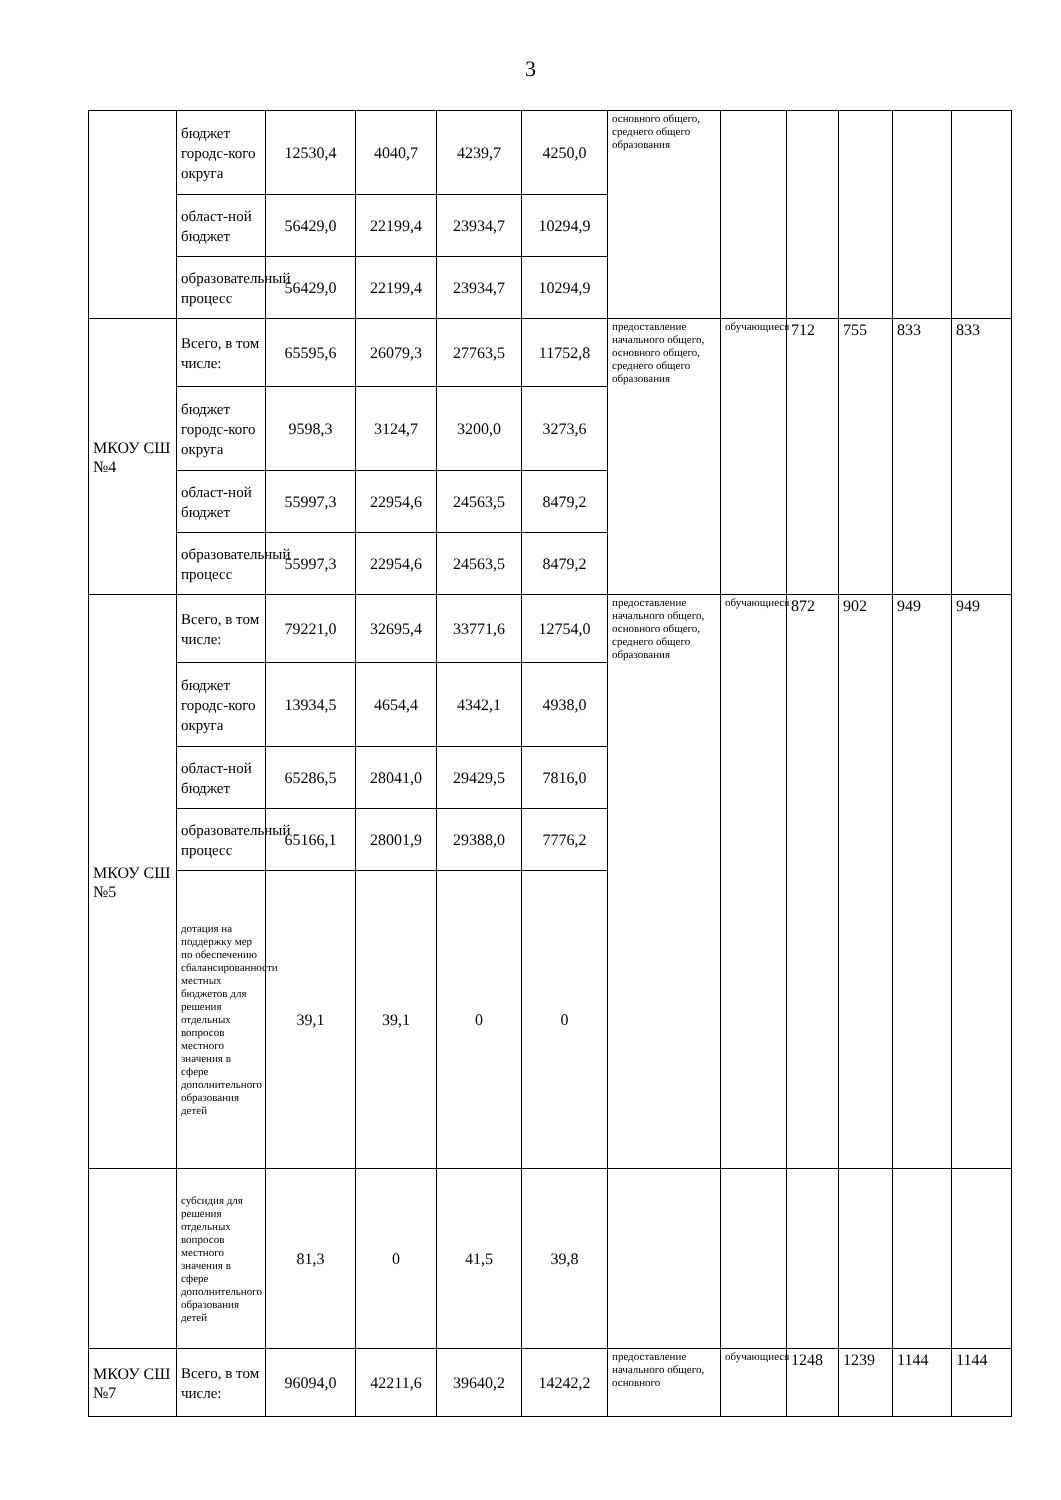3
| | бюджет городс-кого округа | 12530,4 | 4040,7 | 4239,7 | 4250,0 | основного общего, среднего общего образования | | | | | |
| | област-ной бюджет | 56429,0 | 22199,4 | 23934,7 | 10294,9 | | | | | | |
| | образовательный процесс | 56429,0 | 22199,4 | 23934,7 | 10294,9 | | | | | | |
| МКОУ СШ №4 | Всего, в том числе: | 65595,6 | 26079,3 | 27763,5 | 11752,8 | предоставление начального общего, основного общего, среднего общего образования | обучающиеся | 712 | 755 | 833 | 833 |
| | бюджет городс-кого округа | 9598,3 | 3124,7 | 3200,0 | 3273,6 | | | | | | |
| | област-ной бюджет | 55997,3 | 22954,6 | 24563,5 | 8479,2 | | | | | | |
| | образовательный процесс | 55997,3 | 22954,6 | 24563,5 | 8479,2 | | | | | | |
| МКОУ СШ №5 | Всего, в том числе: | 79221,0 | 32695,4 | 33771,6 | 12754,0 | предоставление начального общего, основного общего, среднего общего образования | обучающиеся | 872 | 902 | 949 | 949 |
| | бюджет городс-кого округа | 13934,5 | 4654,4 | 4342,1 | 4938,0 | | | | | | |
| | област-ной бюджет | 65286,5 | 28041,0 | 29429,5 | 7816,0 | | | | | | |
| | образовательный процесс | 65166,1 | 28001,9 | 29388,0 | 7776,2 | | | | | | |
| | дотация на поддержку мер по обеспечению сбалансированности местных бюджетов для решения отдельных вопросов местного значения в сфере дополнительного образования детей | 39,1 | 39,1 | 0 | 0 | | | | | | |
| | субсидия для решения отдельных вопросов местного значения в сфере дополнительного образования детей | 81,3 | 0 | 41,5 | 39,8 | | | | | | |
| МКОУ СШ №7 | Всего, в том числе: | 96094,0 | 42211,6 | 39640,2 | 14242,2 | предоставление начального общего, основного | обучающиеся | 1248 | 1239 | 1144 | 1144 |